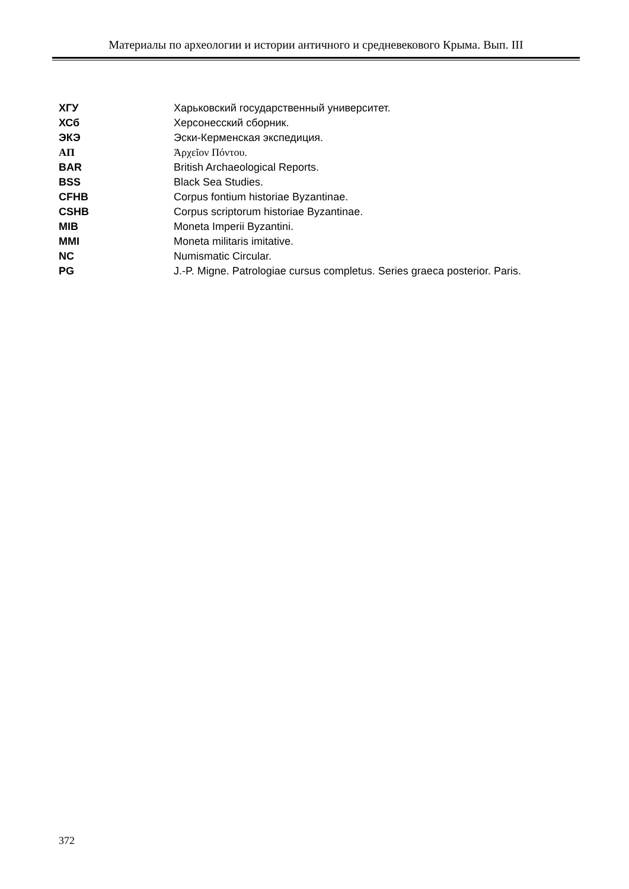Материалы по археологии и истории античного и средневекового Крыма. Вып. III
| ХГУ | Харьковский государственный университет. |
| ХСб | Херсонесский сборник. |
| ЭКЭ | Эски-Керменская экспедиция. |
| ΑΠ | Ἀρχεῖον Πόντου. |
| BAR | British Archaeological Reports. |
| BSS | Black Sea Studies. |
| CFHB | Corpus fontium historiae Byzantinae. |
| CSHB | Corpus scriptorum historiae Byzantinae. |
| MIB | Moneta Imperii Byzantini. |
| MMI | Moneta militaris imitative. |
| NC | Numismatic Circular. |
| PG | J.-P. Migne. Patrologiae cursus completus. Series graeca posterior. Paris. |
372